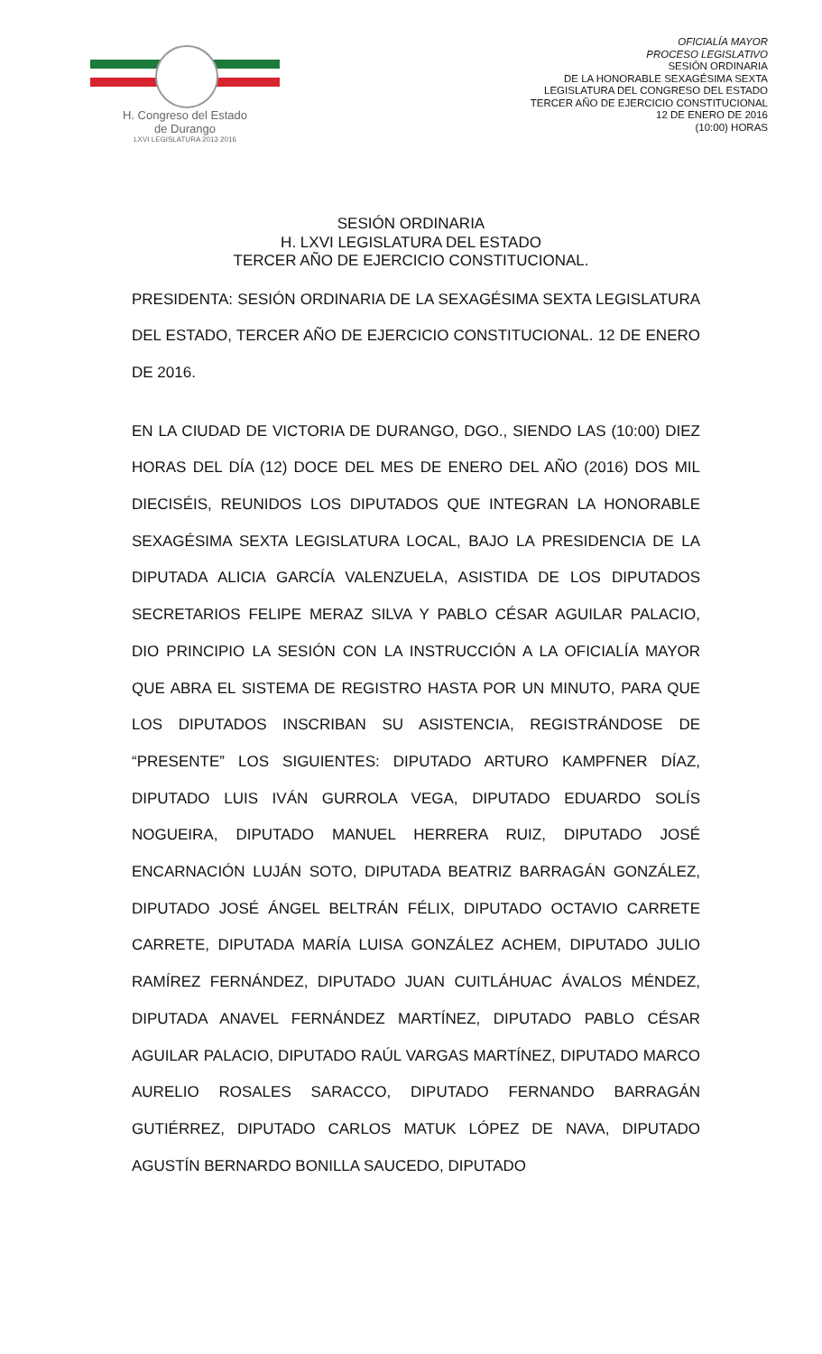H. Congreso del Estado
de Durango
LXVI LEGISLATURA 2013 2016
OFICIALÍA MAYOR
PROCESO LEGISLATIVO
SESIÓN ORDINARIA
DE LA HONORABLE SEXAGÉSIMA SEXTA
LEGISLATURA DEL CONGRESO DEL ESTADO
TERCER AÑO DE EJERCICIO CONSTITUCIONAL
12 DE ENERO DE 2016
(10:00) HORAS
SESIÓN ORDINARIA
H. LXVI LEGISLATURA DEL ESTADO
TERCER AÑO DE EJERCICIO CONSTITUCIONAL.
PRESIDENTA: SESIÓN ORDINARIA DE LA SEXAGÉSIMA SEXTA LEGISLATURA DEL ESTADO, TERCER AÑO DE EJERCICIO CONSTITUCIONAL. 12 DE ENERO DE 2016.
EN LA CIUDAD DE VICTORIA DE DURANGO, DGO., SIENDO LAS (10:00) DIEZ HORAS DEL DÍA (12) DOCE DEL MES DE ENERO DEL AÑO (2016) DOS MIL DIECISÉIS, REUNIDOS LOS DIPUTADOS QUE INTEGRAN LA HONORABLE SEXAGÉSIMA SEXTA LEGISLATURA LOCAL, BAJO LA PRESIDENCIA DE LA DIPUTADA ALICIA GARCÍA VALENZUELA, ASISTIDA DE LOS DIPUTADOS SECRETARIOS FELIPE MERAZ SILVA Y PABLO CÉSAR AGUILAR PALACIO, DIO PRINCIPIO LA SESIÓN CON LA INSTRUCCIÓN A LA OFICIALÍA MAYOR QUE ABRA EL SISTEMA DE REGISTRO HASTA POR UN MINUTO, PARA QUE LOS DIPUTADOS INSCRIBAN SU ASISTENCIA, REGISTRÁNDOSE DE “PRESENTE” LOS SIGUIENTES: DIPUTADO ARTURO KAMPFNER DÍAZ, DIPUTADO LUIS IVÁN GURROLA VEGA, DIPUTADO EDUARDO SOLÍS NOGUEIRA, DIPUTADO MANUEL HERRERA RUIZ, DIPUTADO JOSÉ ENCARNACIÓN LUJÁN SOTO, DIPUTADA BEATRIZ BARRAGÁN GONZÁLEZ, DIPUTADO JOSÉ ÁNGEL BELTRÁN FÉLIX, DIPUTADO OCTAVIO CARRETE CARRETE, DIPUTADA MARÍA LUISA GONZÁLEZ ACHEM, DIPUTADO JULIO RAMÍREZ FERNÁNDEZ, DIPUTADO JUAN CUITLÁHUAC ÁVALOS MÉNDEZ, DIPUTADA ANAVEL FERNÁNDEZ MARTÍNEZ, DIPUTADO PABLO CÉSAR AGUILAR PALACIO, DIPUTADO RAÚL VARGAS MARTÍNEZ, DIPUTADO MARCO AURELIO ROSALES SARACCO, DIPUTADO FERNANDO BARRAGÁN GUTIÉRREZ, DIPUTADO CARLOS MATUK LÓPEZ DE NAVA, DIPUTADO AGUSTÍN BERNARDO BONILLA SAUCEDO, DIPUTADO